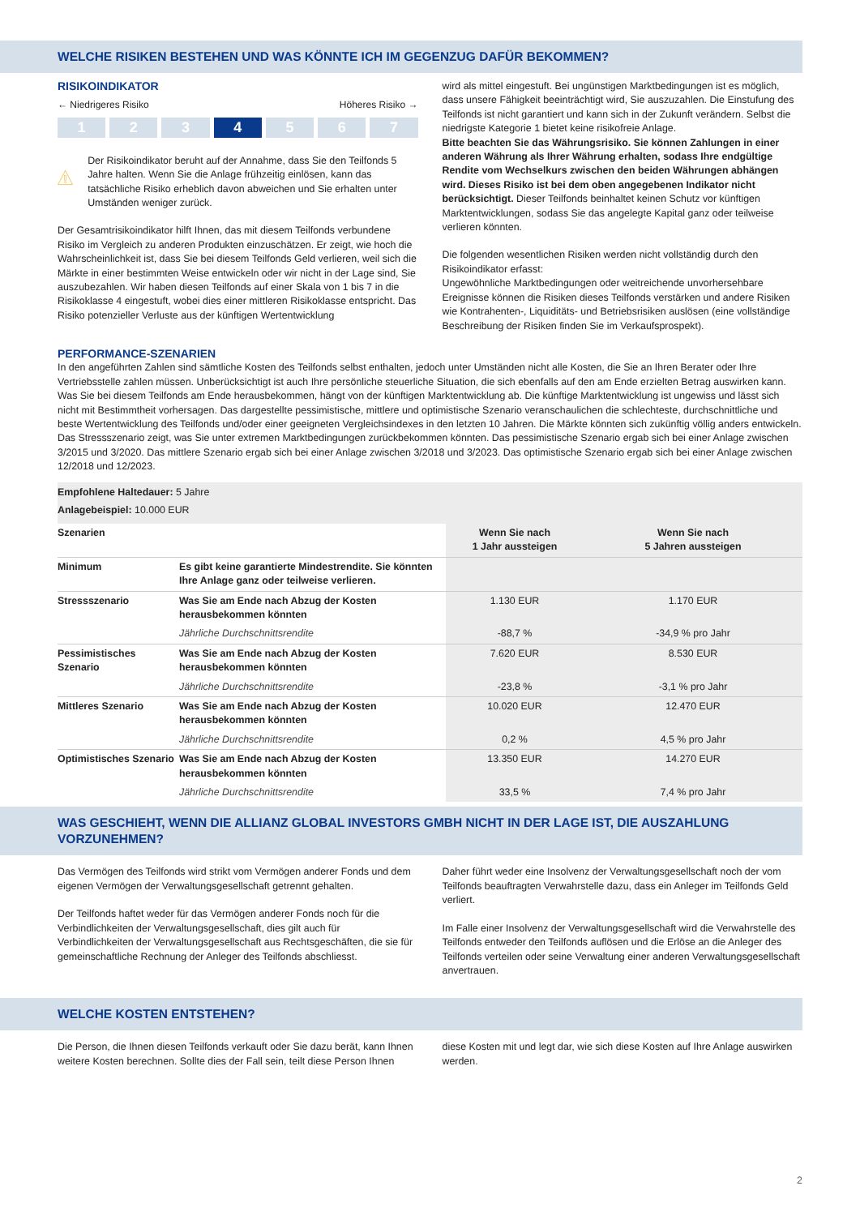WELCHE RISIKEN BESTEHEN UND WAS KÖNNTE ICH IM GEGENZUG DAFÜR BEKOMMEN?
RISIKOINDIKATOR
← Niedrigeres Risiko Höheres Risiko →
1 2 3 4 5 6 7
Der Risikoindikator beruht auf der Annahme, dass Sie den Teilfonds 5 Jahre halten. Wenn Sie die Anlage frühzeitig einlösen, kann das tatsächliche Risiko erheblich davon abweichen und Sie erhalten unter Umständen weniger zurück.
Der Gesamtrisikoindikator hilft Ihnen, das mit diesem Teilfonds verbundene Risiko im Vergleich zu anderen Produkten einzuschätzen. Er zeigt, wie hoch die Wahrscheinlichkeit ist, dass Sie bei diesem Teilfonds Geld verlieren, weil sich die Märkte in einer bestimmten Weise entwickeln oder wir nicht in der Lage sind, Sie auszubezahlen. Wir haben diesen Teilfonds auf einer Skala von 1 bis 7 in die Risikoklasse 4 eingestuft, wobei dies einer mittleren Risikoklasse entspricht. Das Risiko potenzieller Verluste aus der künftigen Wertentwicklung
wird als mittel eingestuft. Bei ungünstigen Marktbedingungen ist es möglich, dass unsere Fähigkeit beeinträchtigt wird, Sie auszuzahlen. Die Einstufung des Teilfonds ist nicht garantiert und kann sich in der Zukunft verändern. Selbst die niedrigste Kategorie 1 bietet keine risikofreie Anlage.
Bitte beachten Sie das Währungsrisiko. Sie können Zahlungen in einer anderen Währung als Ihrer Währung erhalten, sodass Ihre endgültige Rendite vom Wechselkurs zwischen den beiden Währungen abhängen wird. Dieses Risiko ist bei dem oben angegebenen Indikator nicht berücksichtigt. Dieser Teilfonds beinhaltet keinen Schutz vor künftigen Marktentwicklungen, sodass Sie das angelegte Kapital ganz oder teilweise verlieren könnten.
Die folgenden wesentlichen Risiken werden nicht vollständig durch den Risikoindikator erfasst:
Ungewöhnliche Marktbedingungen oder weitreichende unvorhersehbare Ereignisse können die Risiken dieses Teilfonds verstärken und andere Risiken wie Kontrahenten-, Liquiditäts- und Betriebsrisiken auslösen (eine vollständige Beschreibung der Risiken finden Sie im Verkaufsprospekt).
PERFORMANCE-SZENARIEN
In den angeführten Zahlen sind sämtliche Kosten des Teilfonds selbst enthalten, jedoch unter Umständen nicht alle Kosten, die Sie an Ihren Berater oder Ihre Vertriebsstelle zahlen müssen. Unberücksichtigt ist auch Ihre persönliche steuerliche Situation, die sich ebenfalls auf den am Ende erzielten Betrag auswirken kann. Was Sie bei diesem Teilfonds am Ende herausbekommen, hängt von der künftigen Marktentwicklung ab. Die künftige Marktentwicklung ist ungewiss und lässt sich nicht mit Bestimmtheit vorhersagen. Das dargestellte pessimistische, mittlere und optimistische Szenario veranschaulichen die schlechteste, durchschnittliche und beste Wertentwicklung des Teilfonds und/oder einer geeigneten Vergleichsindexes in den letzten 10 Jahren. Die Märkte könnten sich zukünftig völlig anders entwickeln. Das Stressszenario zeigt, was Sie unter extremen Marktbedingungen zurückbekommen könnten. Das pessimistische Szenario ergab sich bei einer Anlage zwischen 3/2015 und 3/2020. Das mittlere Szenario ergab sich bei einer Anlage zwischen 3/2018 und 3/2023. Das optimistische Szenario ergab sich bei einer Anlage zwischen 12/2018 und 12/2023.
| Empfohlene Haltedauer: 5 Jahre Anlagebeispiel: 10.000 EUR | | | |
| Szenarien | | Wenn Sie nach 1 Jahr aussteigen | Wenn Sie nach 5 Jahren aussteigen |
| Minimum | Es gibt keine garantierte Mindestrendite. Sie könnten Ihre Anlage ganz oder teilweise verlieren. | | |
| Stressszenario | Was Sie am Ende nach Abzug der Kosten herausbekommen könnten | 1.130 EUR | 1.170 EUR |
| | Jährliche Durchschnittsrendite | -88,7 % | -34,9 % pro Jahr |
| Pessimistisches Szenario | Was Sie am Ende nach Abzug der Kosten herausbekommen könnten | 7.620 EUR | 8.530 EUR |
| | Jährliche Durchschnittsrendite | -23,8 % | -3,1 % pro Jahr |
| Mittleres Szenario | Was Sie am Ende nach Abzug der Kosten herausbekommen könnten | 10.020 EUR | 12.470 EUR |
| | Jährliche Durchschnittsrendite | 0,2 % | 4,5 % pro Jahr |
| Optimistisches Szenario | Was Sie am Ende nach Abzug der Kosten herausbekommen könnten | 13.350 EUR | 14.270 EUR |
| | Jährliche Durchschnittsrendite | 33,5 % | 7,4 % pro Jahr |
WAS GESCHIEHT, WENN DIE ALLIANZ GLOBAL INVESTORS GMBH NICHT IN DER LAGE IST, DIE AUSZAHLUNG VORZUNEHMEN?
Das Vermögen des Teilfonds wird strikt vom Vermögen anderer Fonds und dem eigenen Vermögen der Verwaltungsgesellschaft getrennt gehalten.
Der Teilfonds haftet weder für das Vermögen anderer Fonds noch für die Verbindlichkeiten der Verwaltungsgesellschaft, dies gilt auch für Verbindlichkeiten der Verwaltungsgesellschaft aus Rechtsgeschäften, die sie für gemeinschaftliche Rechnung der Anleger des Teilfonds abschliesst.
Daher führt weder eine Insolvenz der Verwaltungsgesellschaft noch der vom Teilfonds beauftragten Verwahrstelle dazu, dass ein Anleger im Teilfonds Geld verliert.
Im Falle einer Insolvenz der Verwaltungsgesellschaft wird die Verwahrstelle des Teilfonds entweder den Teilfonds auflösen und die Erlöse an die Anleger des Teilfonds verteilen oder seine Verwaltung einer anderen Verwaltungsgesellschaft anvertrauen.
WELCHE KOSTEN ENTSTEHEN?
Die Person, die Ihnen diesen Teilfonds verkauft oder Sie dazu berät, kann Ihnen weitere Kosten berechnen. Sollte dies der Fall sein, teilt diese Person Ihnen
diese Kosten mit und legt dar, wie sich diese Kosten auf Ihre Anlage auswirken werden.
2